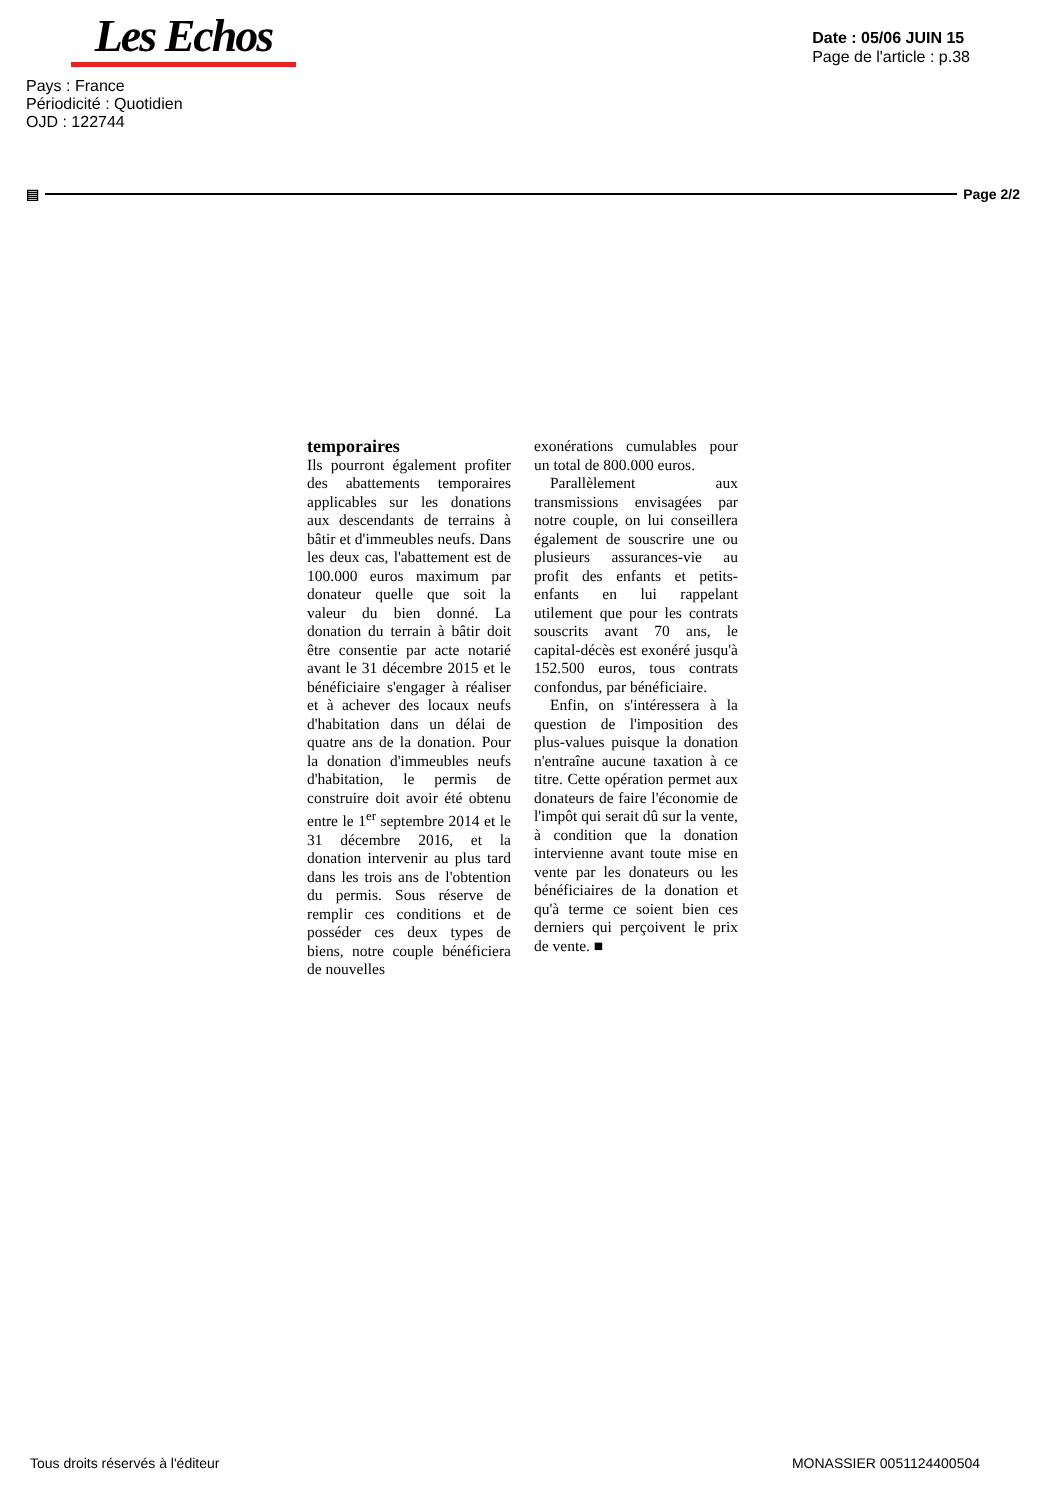Les Echos
Date : 05/06 JUIN 15
Page de l'article : p.38
Pays : France
Périodicité : Quotidien
OJD : 122744
▤ Page 2/2
temporaires
Ils pourront également profiter des abattements temporaires applicables sur les donations aux descendants de terrains à bâtir et d'immeubles neufs. Dans les deux cas, l'abattement est de 100.000 euros maximum par donateur quelle que soit la valeur du bien donné. La donation du terrain à bâtir doit être consentie par acte notarié avant le 31 décembre 2015 et le bénéficiaire s'engager à réaliser et à achever des locaux neufs d'habitation dans un délai de quatre ans de la donation. Pour la donation d'immeubles neufs d'habitation, le permis de construire doit avoir été obtenu entre le 1<sup>er</sup> septembre 2014 et le 31 décembre 2016, et la donation intervenir au plus tard dans les trois ans de l'obtention du permis. Sous réserve de remplir ces conditions et de posséder ces deux types de biens, notre couple bénéficiera de nouvelles
exonérations cumulables pour un total de 800.000 euros.
Parallèlement aux transmissions envisagées par notre couple, on lui conseillera également de souscrire une ou plusieurs assurances-vie au profit des enfants et petits-enfants en lui rappelant utilement que pour les contrats souscrits avant 70 ans, le capital-décès est exonéré jusqu'à 152.500 euros, tous contrats confondus, par bénéficiaire.
Enfin, on s'intéressera à la question de l'imposition des plus-values puisque la donation n'entraîne aucune taxation à ce titre. Cette opération permet aux donateurs de faire l'économie de l'impôt qui serait dû sur la vente, à condition que la donation intervienne avant toute mise en vente par les donateurs ou les bénéficiaires de la donation et qu'à terme ce soient bien ces derniers qui perçoivent le prix de vente. ■
Tous droits réservés à l'éditeur MONASSIER 0051124400504